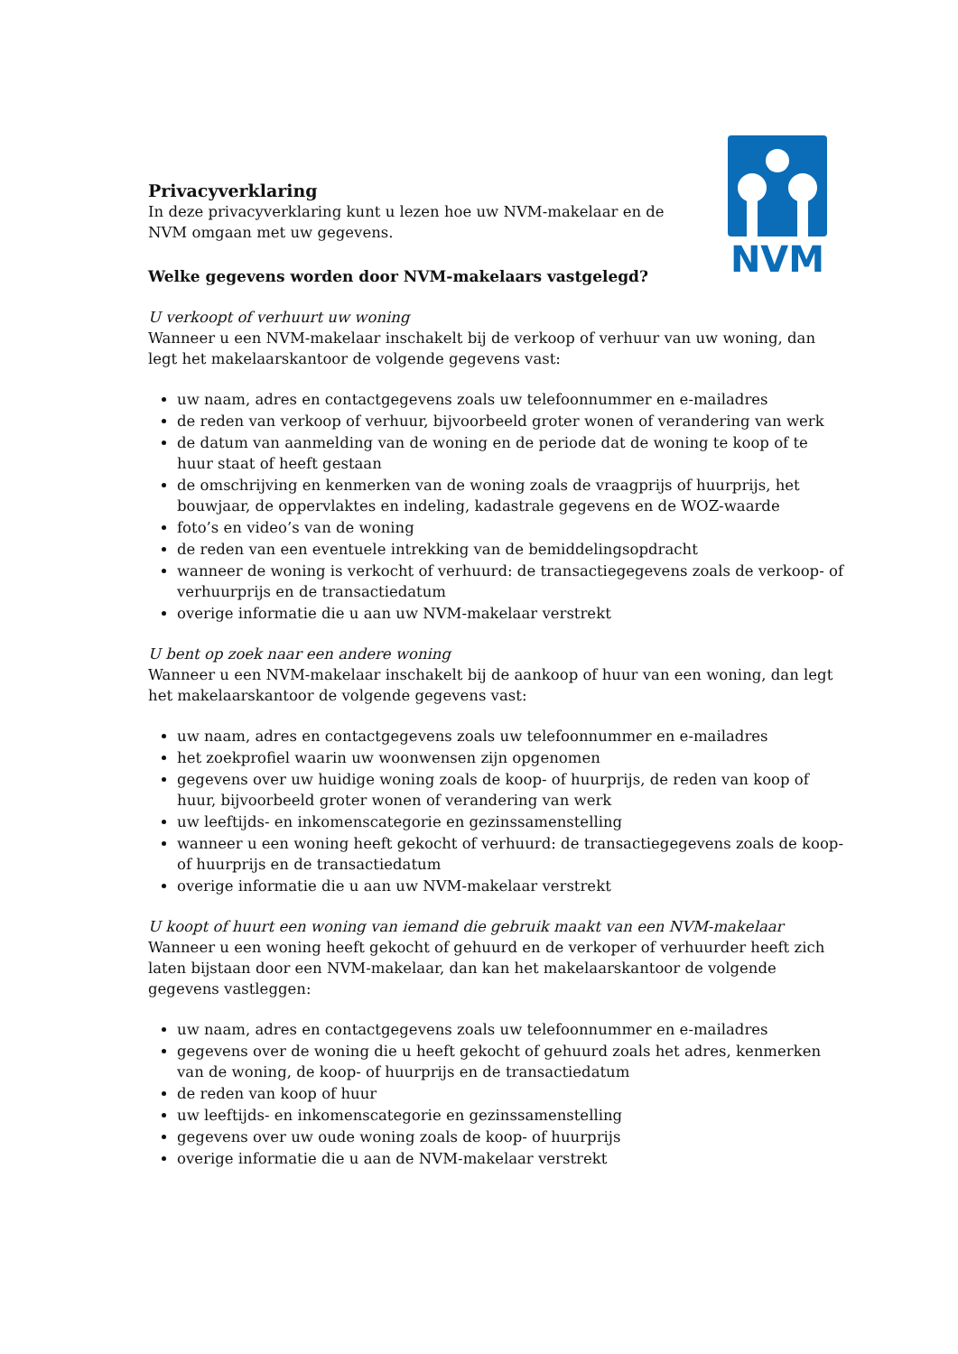NVM
Privacyverklaring
In deze privacyverklaring kunt u lezen hoe uw NVM-makelaar en de NVM omgaan met uw gegevens.
Welke gegevens worden door NVM-makelaars vastgelegd?
U verkoopt of verhuurt uw woning
Wanneer u een NVM-makelaar inschakelt bij de verkoop of verhuur van uw woning, dan legt het makelaarskantoor de volgende gegevens vast:
uw naam, adres en contactgegevens zoals uw telefoonnummer en e-mailadres
de reden van verkoop of verhuur, bijvoorbeeld groter wonen of verandering van werk
de datum van aanmelding van de woning en de periode dat de woning te koop of te huur staat of heeft gestaan
de omschrijving en kenmerken van de woning zoals de vraagprijs of huurprijs, het bouwjaar, de oppervlaktes en indeling, kadastrale gegevens en de WOZ-waarde
foto’s en video’s van de woning
de reden van een eventuele intrekking van de bemiddelingsopdracht
wanneer de woning is verkocht of verhuurd: de transactiegegevens zoals de verkoop- of verhuurprijs en de transactiedatum
overige informatie die u aan uw NVM-makelaar verstrekt
U bent op zoek naar een andere woning
Wanneer u een NVM-makelaar inschakelt bij de aankoop of huur van een woning, dan legt het makelaarskantoor de volgende gegevens vast:
uw naam, adres en contactgegevens zoals uw telefoonnummer en e-mailadres
het zoekprofiel waarin uw woonwensen zijn opgenomen
gegevens over uw huidige woning zoals de koop- of huurprijs, de reden van koop of huur, bijvoorbeeld groter wonen of verandering van werk
uw leeftijds- en inkomenscategorie en gezinssamenstelling
wanneer u een woning heeft gekocht of verhuurd: de transactiegegevens zoals de koop- of huurprijs en de transactiedatum
overige informatie die u aan uw NVM-makelaar verstrekt
U koopt of huurt een woning van iemand die gebruik maakt van een NVM-makelaar
Wanneer u een woning heeft gekocht of gehuurd en de verkoper of verhuurder heeft zich laten bijstaan door een NVM-makelaar, dan kan het makelaarskantoor de volgende gegevens vastleggen:
uw naam, adres en contactgegevens zoals uw telefoonnummer en e-mailadres
gegevens over de woning die u heeft gekocht of gehuurd zoals het adres, kenmerken van de woning, de koop- of huurprijs en de transactiedatum
de reden van koop of huur
uw leeftijds- en inkomenscategorie en gezinssamenstelling
gegevens over uw oude woning zoals de koop- of huurprijs
overige informatie die u aan de NVM-makelaar verstrekt